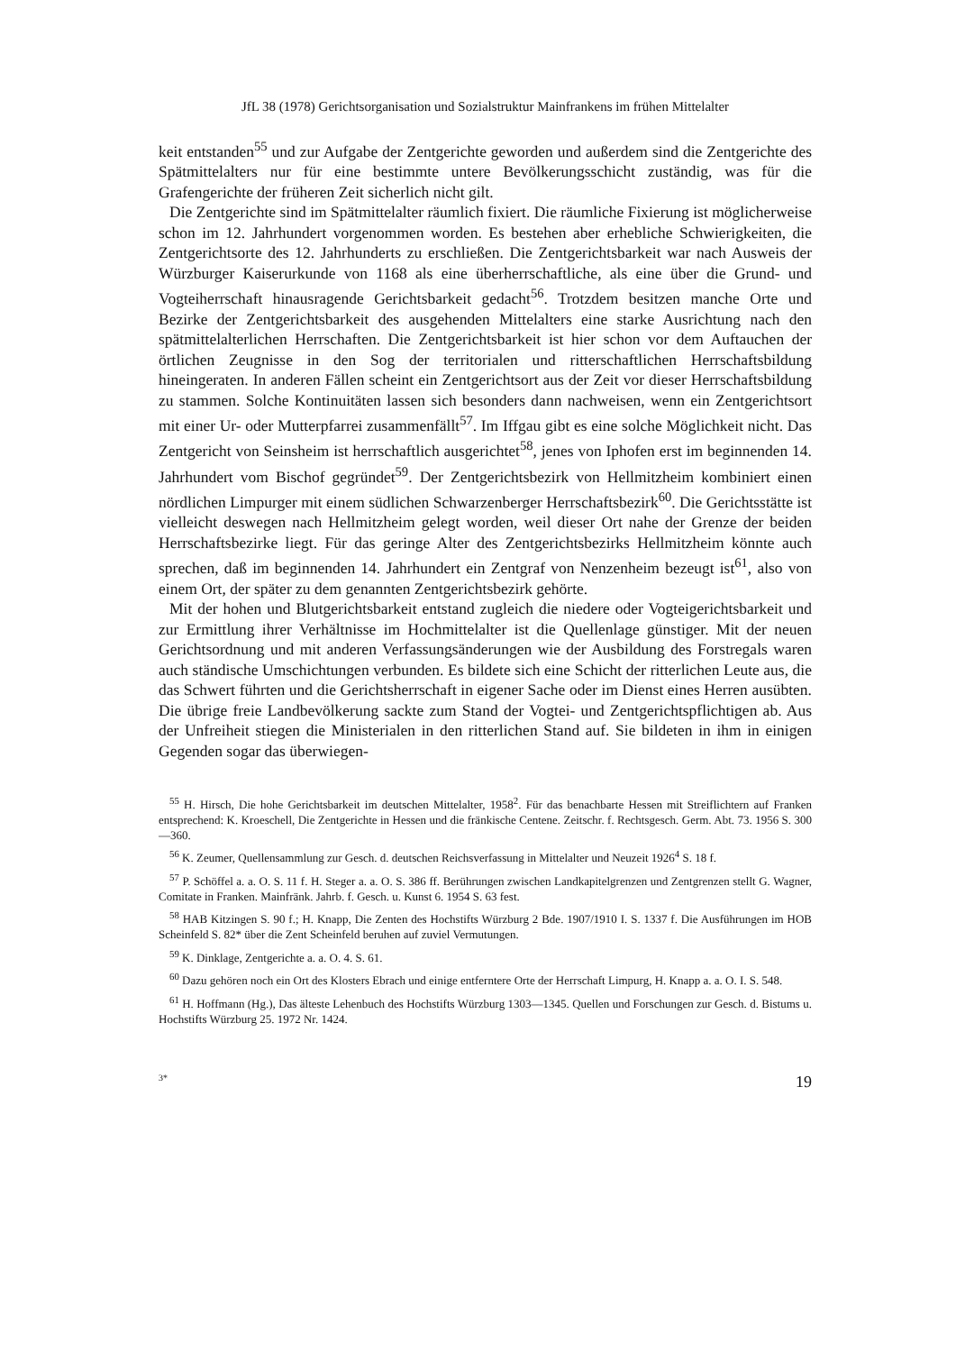JfL 38 (1978) Gerichtsorganisation und Sozialstruktur Mainfrankens im frühen Mittelalter
keit entstanden<sup>55</sup> und zur Aufgabe der Zentgerichte geworden und außerdem sind die Zentgerichte des Spätmittelalters nur für eine bestimmte untere Bevölkerungsschicht zuständig, was für die Grafengerichte der früheren Zeit sicherlich nicht gilt.
Die Zentgerichte sind im Spätmittelalter räumlich fixiert. Die räumliche Fixierung ist möglicherweise schon im 12. Jahrhundert vorgenommen worden. Es bestehen aber erhebliche Schwierigkeiten, die Zentgerichtsorte des 12. Jahrhunderts zu erschließen. Die Zentgerichtsbarkeit war nach Ausweis der Würzburger Kaiserurkunde von 1168 als eine überherrschaftliche, als eine über die Grund- und Vogteiherrschaft hinausragende Gerichtsbarkeit gedacht<sup>56</sup>. Trotzdem besitzen manche Orte und Bezirke der Zentgerichtsbarkeit des ausgehenden Mittelalters eine starke Ausrichtung nach den spätmittelalterlichen Herrschaften. Die Zentgerichtsbarkeit ist hier schon vor dem Auftauchen der örtlichen Zeugnisse in den Sog der territorialen und ritterschaftlichen Herrschaftsbildung hineingeraten. In anderen Fällen scheint ein Zentgerichtsort aus der Zeit vor dieser Herrschaftsbildung zu stammen. Solche Kontinuitäten lassen sich besonders dann nachweisen, wenn ein Zentgerichtsort mit einer Ur- oder Mutterpfarrei zusammenfällt<sup>57</sup>. Im Iffgau gibt es eine solche Möglichkeit nicht. Das Zentgericht von Seinsheim ist herrschaftlich ausgerichtet<sup>58</sup>, jenes von Iphofen erst im beginnenden 14. Jahrhundert vom Bischof gegründet<sup>59</sup>. Der Zentgerichtsbezirk von Hellmitzheim kombiniert einen nördlichen Limpurger mit einem südlichen Schwarzenberger Herrschaftsbezirk<sup>60</sup>. Die Gerichtsstätte ist vielleicht deswegen nach Hellmitzheim gelegt worden, weil dieser Ort nahe der Grenze der beiden Herrschaftsbezirke liegt. Für das geringe Alter des Zentgerichtsbezirks Hellmitzheim könnte auch sprechen, daß im beginnenden 14. Jahrhundert ein Zentgraf von Nenzenheim bezeugt ist<sup>61</sup>, also von einem Ort, der später zu dem genannten Zentgerichtsbezirk gehörte.
Mit der hohen und Blutgerichtsbarkeit entstand zugleich die niedere oder Vogteigerichtsbarkeit und zur Ermittlung ihrer Verhältnisse im Hochmittelalter ist die Quellenlage günstiger. Mit der neuen Gerichtsordnung und mit anderen Verfassungsänderungen wie der Ausbildung des Forstregals waren auch ständische Umschichtungen verbunden. Es bildete sich eine Schicht der ritterlichen Leute aus, die das Schwert führten und die Gerichtsherrschaft in eigener Sache oder im Dienst eines Herren ausübten. Die übrige freie Landbevölkerung sackte zum Stand der Vogtei- und Zentgerichtspflichtigen ab. Aus der Unfreiheit stiegen die Ministerialen in den ritterlichen Stand auf. Sie bildeten in ihm in einigen Gegenden sogar das überwiegen-
<sup>55</sup> H. Hirsch, Die hohe Gerichtsbarkeit im deutschen Mittelalter, 1958<sup>2</sup>. Für das benachbarte Hessen mit Streiflichtern auf Franken entsprechend: K. Kroeschell, Die Zentgerichte in Hessen und die fränkische Centene. Zeitschr. f. Rechtsgesch. Germ. Abt. 73. 1956 S. 300—360.
<sup>56</sup> K. Zeumer, Quellensammlung zur Gesch. d. deutschen Reichsverfassung in Mittelalter und Neuzeit 1926<sup>4</sup> S. 18 f.
<sup>57</sup> P. Schöffel a. a. O. S. 11 f. H. Steger a. a. O. S. 386 ff. Berührungen zwischen Landkapitelgrenzen und Zentgrenzen stellt G. Wagner, Comitate in Franken. Mainfränk. Jahrb. f. Gesch. u. Kunst 6. 1954 S. 63 fest.
<sup>58</sup> HAB Kitzingen S. 90 f.; H. Knapp, Die Zenten des Hochstifts Würzburg 2 Bde. 1907/1910 I. S. 1337 f. Die Ausführungen im HOB Scheinfeld S. 82* über die Zent Scheinfeld beruhen auf zuviel Vermutungen.
<sup>59</sup> K. Dinklage, Zentgerichte a. a. O. 4. S. 61.
<sup>60</sup> Dazu gehören noch ein Ort des Klosters Ebrach und einige entferntere Orte der Herrschaft Limpurg, H. Knapp a. a. O. I. S. 548.
<sup>61</sup> H. Hoffmann (Hg.), Das älteste Lehenbuch des Hochstifts Würzburg 1303—1345. Quellen und Forschungen zur Gesch. d. Bistums u. Hochstifts Würzburg 25. 1972 Nr. 1424.
3* 19